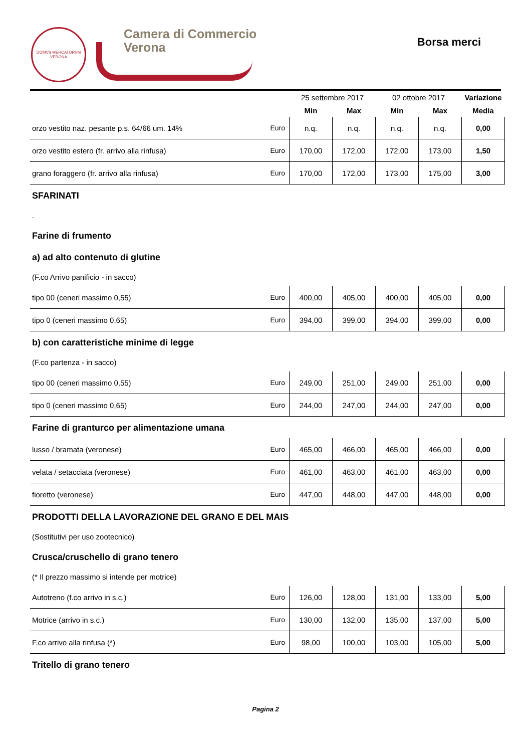DOMVS MERCATORVM
VERONA
Camera di Commercio
Verona
Borsa merci
| | | 25 settembre 2017 | | 02 ottobre 2017 | | Variazione |
| | | Min | Max | Min | Max | Media |
| orzo vestito naz. pesante p.s. 64/66 um. 14% | Euro | n.q. | n.q. | n.q. | n.q. | 0,00 |
| orzo vestito estero (fr. arrivo alla rinfusa) | Euro | 170,00 | 172,00 | 172,00 | 173,00 | 1,50 |
| grano foraggero (fr. arrivo alla rinfusa) | Euro | 170,00 | 172,00 | 173,00 | 175,00 | 3,00 |
SFARINATI
.
Farine di frumento
a) ad alto contenuto di glutine
(F.co Arrivo panificio - in sacco)
| tipo 00 (ceneri massimo 0,55) | Euro | 400,00 | 405,00 | 400,00 | 405,00 | 0,00 |
| tipo 0 (ceneri massimo 0,65) | Euro | 394,00 | 399,00 | 394,00 | 399,00 | 0,00 |
b) con caratteristiche minime di legge
(F.co partenza - in sacco)
| tipo 00 (ceneri massimo 0,55) | Euro | 249,00 | 251,00 | 249,00 | 251,00 | 0,00 |
| tipo 0 (ceneri massimo 0,65) | Euro | 244,00 | 247,00 | 244,00 | 247,00 | 0,00 |
Farine di granturco per alimentazione umana
| lusso / bramata (veronese) | Euro | 465,00 | 466,00 | 465,00 | 466,00 | 0,00 |
| velata / setacciata (veronese) | Euro | 461,00 | 463,00 | 461,00 | 463,00 | 0,00 |
| fioretto (veronese) | Euro | 447,00 | 448,00 | 447,00 | 448,00 | 0,00 |
PRODOTTI DELLA LAVORAZIONE DEL GRANO E DEL MAIS
(Sostitutivi per uso zootecnico)
Crusca/cruschello di grano tenero
(* Il prezzo massimo si intende per motrice)
| Autotreno (f.co arrivo in s.c.) | Euro | 126,00 | 128,00 | 131,00 | 133,00 | 5,00 |
| Motrice (arrivo in s.c.) | Euro | 130,00 | 132,00 | 135,00 | 137,00 | 5,00 |
| F.co arrivo alla rinfusa (*) | Euro | 98,00 | 100,00 | 103,00 | 105,00 | 5,00 |
Tritello di grano tenero
Pagina 2